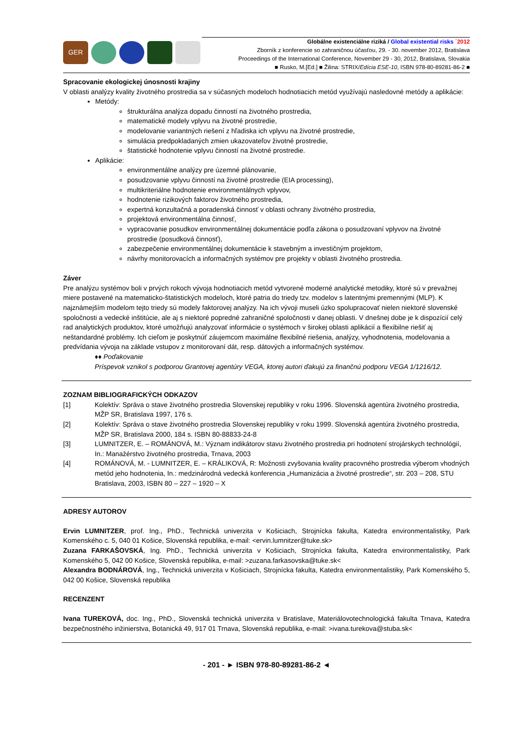GER
Globálne existenciálne riziká / Global existential risks ´2012
Zborník z konferencie so zahraničnou účasťou, 29. - 30. november 2012, Bratislava
Proceedings of the International Conference, November 29 - 30, 2012, Bratislava, Slovakia
■ Rusko, M.[Ed.] ■ Žilina: STRIX/Edícia ESE-10, ISBN 978-80-89281-86-2 ■
Spracovanie ekologickej únosnosti krajiny
V oblasti analýzy kvality životného prostredia sa v súčasných modeloch hodnotiacich metód využívajú nasledovné metódy a aplikácie:
Metódy:
štrukturálna analýza dopadu činností na životného prostredia,
matematické modely vplyvu na životné prostredie,
modelovanie variantných riešení z hľadiska ich vplyvu na životné prostredie,
simulácia predpokladaných zmien ukazovateľov životné prostredie,
štatistické hodnotenie vplyvu činností na životné prostredie.
Aplikácie:
environmentálne analýzy pre územné plánovanie,
posudzovanie vplyvu činností na životné prostredie (EIA processing),
multikriteriálne hodnotenie environmentálnych vplyvov,
hodnotenie rizikových faktorov životného prostredia,
expertná konzultačná a poradenská činnosť v oblasti ochrany životného prostredia,
projektová environmentálna činnosť,
vypracovanie posudkov environmentálnej dokumentácie podľa zákona o posudzovaní vplyvov na životné prostredie (posudková činnosť),
zabezpečenie environmentálnej dokumentácie k stavebným a investičným projektom,
návrhy monitorovacích a informačných systémov pre projekty v oblasti životného prostredia.
Záver
Pre analýzu systémov boli v prvých rokoch vývoja hodnotiacich metód vytvorené moderné analytické metodiky, ktoré sú v prevažnej miere postavené na matematicko-štatistických modeloch, ktoré patria do triedy tzv. modelov s latentnými premennými (MLP). K najznámejším modelom tejto triedy sú modely faktorovej analýzy. Na ich vývoji museli úzko spolupracovať nielen niektoré slovenské spoločnosti a vedecké inštitúcie, ale aj s niektoré popredné zahraničné spoločnosti v danej oblasti. V dnešnej dobe je k dispozícií celý rad analytických produktov, ktoré umožňujú analyzovať informácie o systémoch v širokej oblasti aplikácií a flexibilne riešiť aj neštandardné problémy. Ich cieľom je poskytnúť záujemcom maximálne flexibilné riešenia, analýzy, vyhodnotenia, modelovania a predvídania vývoja na základe vstupov z monitorovaní dát, resp. dátových a informačných systémov.
♦♦ Poďakovanie
Príspevok vznikol s podporou Grantovej agentúry VEGA, ktorej autori ďakujú za finančnú podporu VEGA 1/1216/12.
ZOZNAM BIBLIOGRAFICKÝCH ODKAZOV
[1] Kolektív: Správa o stave životného prostredia Slovenskej republiky v roku 1996. Slovenská agentúra životného prostredia, MŽP SR, Bratislava 1997, 176 s.
[2] Kolektív: Správa o stave životného prostredia Slovenskej republiky v roku 1999. Slovenská agentúra životného prostredia, MŽP SR, Bratislava 2000, 184 s. ISBN 80-88833-24-8
[3] LUMNITZER, E. – ROMÁNOVÁ, M.: Význam indikátorov stavu životného prostredia pri hodnotení strojárskych technológií, In.: Manažérstvo životného prostredia, Trnava, 2003
[4] ROMÁNOVÁ, M. - LUMNITZER, E. – KRÁLIKOVÁ, R: Možnosti zvyšovania kvality pracovného prostredia výberom vhodných metód jeho hodnotenia, In.: medzinárodná vedecká konferencia „Humanizácia a životné prostredie“, str. 203 – 208, STU Bratislava, 2003, ISBN 80 – 227 – 1920 – X
ADRESY AUTOROV
Ervin LUMNITZER, prof. Ing., PhD., Technická univerzita v Košiciach, Strojnícka fakulta, Katedra environmentalistiky, Park Komenského c. 5, 040 01 Košice, Slovenská republika, e-mail: <ervin.lumnitzer@tuke.sk>
Zuzana FARKAŠOVSKÁ, Ing. PhD., Technická univerzita v Košiciach, Strojnícka fakulta, Katedra environmentalistiky, Park Komenského 5, 042 00 Košice, Slovenská republika, e-mail: >zuzana.farkasovska@tuke.sk<
Alexandra BODNÁROVÁ, Ing., Technická univerzita v Košiciach, Strojnícka fakulta, Katedra environmentalistiky, Park Komenského 5, 042 00 Košice, Slovenská republika
RECENZENT
Ivana TUREKOVÁ, doc. Ing., PhD., Slovenská technická univerzita v Bratislave, Materiálovotechnologická fakulta Trnava, Katedra bezpečnostného inžinierstva, Botanická 49, 917 01 Trnava, Slovenská republika, e-mail: >ivana.turekova@stuba.sk<
- 201 - ► ISBN 978-80-89281-86-2 ◄